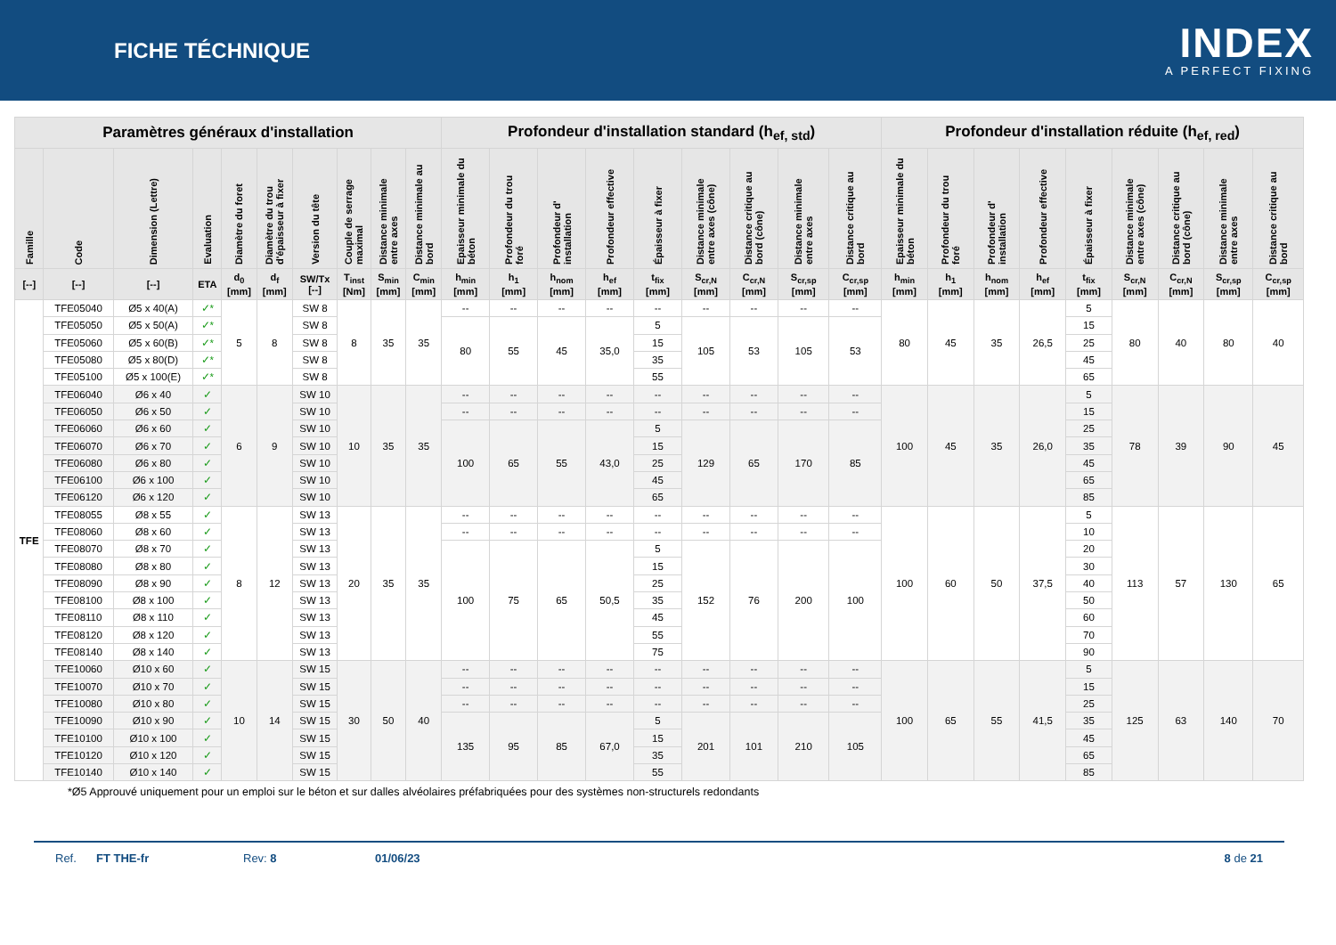FICHE TÉCHNIQUE
INDEX
A PERFECT FIXING
| Paramètres généraux d'installation | | | | | | | | | | Profondeur d'installation standard (h<sub>ef, std</sub>) | | | | | | | | | Profondeur d'installation réduite (h<sub>ef, red</sub>) | | | | | | | | |
| --- | --- | --- | --- | --- | --- | --- | --- | --- | --- | --- | --- | --- | --- | --- | --- | --- | --- | --- | --- | --- | --- | --- | --- | --- | --- | --- | --- |
| Famille | Code | Dimension (Lettre) | Evaluation | Diamètre du foret | Diamètre du trou d'épaisseur à fixer | Version du tête | Couple de serrage maximal | Distance minimale entre axes | Distance minimale au bord | Epaisseur minimale du béton | Profondeur du trou foré | Profondeur d' installation | Profondeur effective | Épaisseur à fixer | Distance minimale entre axes (cône) | Distance critique au bord (cône) | Distance minimale entre axes | Distance critique au bord | Epaisseur minimale du béton | Profondeur du trou foré | Profondeur d' installation | Profondeur effective | Épaisseur à fixer | Distance minimale entre axes (cône) | Distance critique au bord (cône) | Distance minimale entre axes | Distance critique au bord |
| [--] | [--] | [--] | ETA | d<sub>0</sub> [mm] | d<sub>f</sub> [mm] | SW/Tx [--] | T<sub>inst</sub> [Nm] | S<sub>min</sub> [mm] | C<sub>min</sub> [mm] | h<sub>min</sub> [mm] | h<sub>1</sub> [mm] | h<sub>nom</sub> [mm] | h<sub>ef</sub> [mm] | t<sub>fix</sub> [mm] | S<sub>cr,N</sub> [mm] | C<sub>cr,N</sub> [mm] | S<sub>cr,sp</sub> [mm] | C<sub>cr,sp</sub> [mm] | h<sub>min</sub> [mm] | h<sub>1</sub> [mm] | h<sub>nom</sub> [mm] | h<sub>ef</sub> [mm] | t<sub>fix</sub> [mm] | S<sub>cr,N</sub> [mm] | C<sub>cr,N</sub> [mm] | S<sub>cr,sp</sub> [mm] | C<sub>cr,sp</sub> [mm] |
| TFE | TFE05040 | Ø5 x 40(A) | ✓* | 5 | 8 | SW 8 | 8 | 35 | 35 | -- | -- | -- | -- | -- | -- | -- | -- | -- | 80 | 45 | 35 | 26,5 | 5 | 80 | 40 | 80 | 40 |
| | TFE05050 | Ø5 x 50(A) | ✓* | | | SW 8 | | | | 80 | 55 | 45 | 35,0 | 5 | 105 | 53 | 105 | 53 | | | | | 15 | | | | |
| | TFE05060 | Ø5 x 60(B) | ✓* | | | SW 8 | | | | | | | | 15 | | | | | | | | | 25 | | | | |
| | TFE05080 | Ø5 x 80(D) | ✓* | | | SW 8 | | | | | | | | 35 | | | | | | | | | 45 | | | | |
| | TFE05100 | Ø5 x 100(E) | ✓* | | | SW 8 | | | | | | | | 55 | | | | | | | | | 65 | | | | |
| | TFE06040 | Ø6 x 40 | ✓ | 6 | 9 | SW 10 | 10 | 35 | 35 | -- | -- | -- | -- | -- | -- | -- | -- | -- | 100 | 45 | 35 | 26,0 | 5 | 78 | 39 | 90 | 45 |
| | TFE06050 | Ø6 x 50 | ✓ | | | SW 10 | | | | -- | -- | -- | -- | -- | -- | -- | -- | -- | | | | | 15 | | | | |
| | TFE06060 | Ø6 x 60 | ✓ | | | SW 10 | | | | 100 | 65 | 55 | 43,0 | 5 | 129 | 65 | 170 | 85 | | | | | 25 | | | | |
| | TFE06070 | Ø6 x 70 | ✓ | | | SW 10 | | | | | | | | 15 | | | | | | | | | 35 | | | | |
| | TFE06080 | Ø6 x 80 | ✓ | | | SW 10 | | | | | | | | 25 | | | | | | | | | 45 | | | | |
| | TFE06100 | Ø6 x 100 | ✓ | | | SW 10 | | | | | | | | 45 | | | | | | | | | 65 | | | | |
| | TFE06120 | Ø6 x 120 | ✓ | | | SW 10 | | | | | | | | 65 | | | | | | | | | 85 | | | | |
| | TFE08055 | Ø8 x 55 | ✓ | 8 | 12 | SW 13 | 20 | 35 | 35 | -- | -- | -- | -- | -- | -- | -- | -- | -- | 100 | 60 | 50 | 37,5 | 5 | 113 | 57 | 130 | 65 |
| | TFE08060 | Ø8 x 60 | ✓ | | | SW 13 | | | | -- | -- | -- | -- | -- | -- | -- | -- | -- | | | | | 10 | | | | |
| | TFE08070 | Ø8 x 70 | ✓ | | | SW 13 | | | | 100 | 75 | 65 | 50,5 | 5 | 152 | 76 | 200 | 100 | | | | | 20 | | | | |
| | TFE08080 | Ø8 x 80 | ✓ | | | SW 13 | | | | | | | | 15 | | | | | | | | | 30 | | | | |
| | TFE08090 | Ø8 x 90 | ✓ | | | SW 13 | | | | | | | | 25 | | | | | | | | | 40 | | | | |
| | TFE08100 | Ø8 x 100 | ✓ | | | SW 13 | | | | | | | | 35 | | | | | | | | | 50 | | | | |
| | TFE08110 | Ø8 x 110 | ✓ | | | SW 13 | | | | | | | | 45 | | | | | | | | | 60 | | | | |
| | TFE08120 | Ø8 x 120 | ✓ | | | SW 13 | | | | | | | | 55 | | | | | | | | | 70 | | | | |
| | TFE08140 | Ø8 x 140 | ✓ | | | SW 13 | | | | | | | | 75 | | | | | | | | | 90 | | | | |
| | TFE10060 | Ø10 x 60 | ✓ | 10 | 14 | SW 15 | 30 | 50 | 40 | -- | -- | -- | -- | -- | -- | -- | -- | -- | 100 | 65 | 55 | 41,5 | 5 | 125 | 63 | 140 | 70 |
| | TFE10070 | Ø10 x 70 | ✓ | | | SW 15 | | | | -- | -- | -- | -- | -- | -- | -- | -- | -- | | | | | 15 | | | | |
| | TFE10080 | Ø10 x 80 | ✓ | | | SW 15 | | | | -- | -- | -- | -- | -- | -- | -- | -- | -- | | | | | 25 | | | | |
| | TFE10090 | Ø10 x 90 | ✓ | | | SW 15 | | | | 135 | 95 | 85 | 67,0 | 5 | 201 | 101 | 210 | 105 | | | | | 35 | | | | |
| | TFE10100 | Ø10 x 100 | ✓ | | | SW 15 | | | | | | | | 15 | | | | | | | | | 45 | | | | |
| | TFE10120 | Ø10 x 120 | ✓ | | | SW 15 | | | | | | | | 35 | | | | | | | | | 65 | | | | |
| | TFE10140 | Ø10 x 140 | ✓ | | | SW 15 | | | | | | | | 55 | | | | | | | | | 85 | | | | |
*Ø5 Approuvé uniquement pour un emploi sur le béton et sur dalles alvéolaires préfabriquées pour des systèmes non-structurels redondants
Ref. FT THE-fr Rev: 8 01/06/23 8 de 21